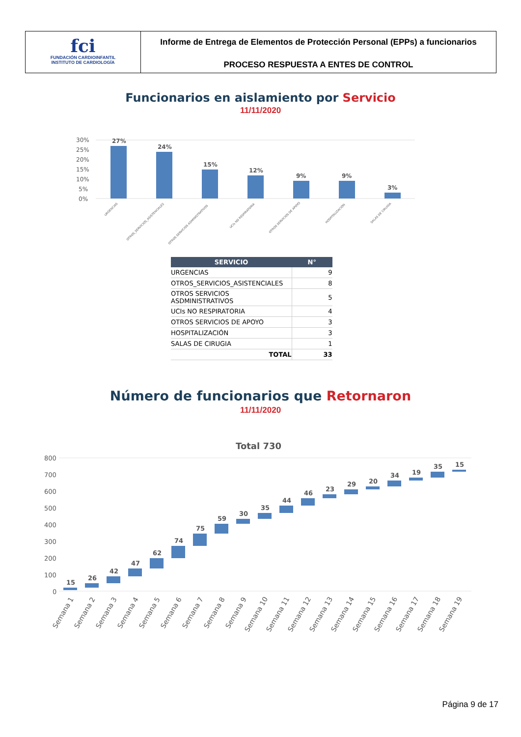fci
FUNDACIÓN CARDIOINFANTIL
INSTITUTO DE CARDIOLOGÍA
Informe de Entrega de Elementos de Protección Personal (EPPs) a funcionarios
PROCESO RESPUESTA A ENTES DE CONTROL
Funcionarios en aislamiento por Servicio
11/11/2020
30%
25%
20%
15%
10%
5%
0%
27%
24%
15%
12%
9%
9%
3%
URGENCIAS
OTROS_SERVICIOS_ASISTENCIALES
OTROS SERVICIOS ADMINISTRATIVOS
UCIs NO RESPIRATORIA
OTROS SERVICIOS DE APOYO
HOSPITALIZACIÓN
SALAS DE CIRUGIA
| SERVICIO | N° |
| --- | --- |
| URGENCIAS | 9 |
| OTROS_SERVICIOS_ASISTENCIALES | 8 |
| OTROS SERVICIOS ASDMINISTRATIVOS | 5 |
| UCIs NO RESPIRATORIA | 4 |
| OTROS SERVICIOS DE APOYO | 3 |
| HOSPITALIZACIÓN | 3 |
| SALAS DE CIRUGIA | 1 |
| TOTAL | 33 |
Número de funcionarios que Retornaron
11/11/2020
Total 730
800
700
600
500
400
300
200
100
0
15
26
42
47
62
74
75
59
30
35
44
46
23
29
20
34
19
35
15
Semana 1
Semana 2
Semana 3
Semana 4
Semana 5
Semana 6
Semana 7
Semana 8
Semana 9
Semana 10
Semana 11
Semana 12
Semana 13
Semana 14
Semana 15
Semana 16
Semana 17
Semana 18
Semana 19
Página 9 de 17